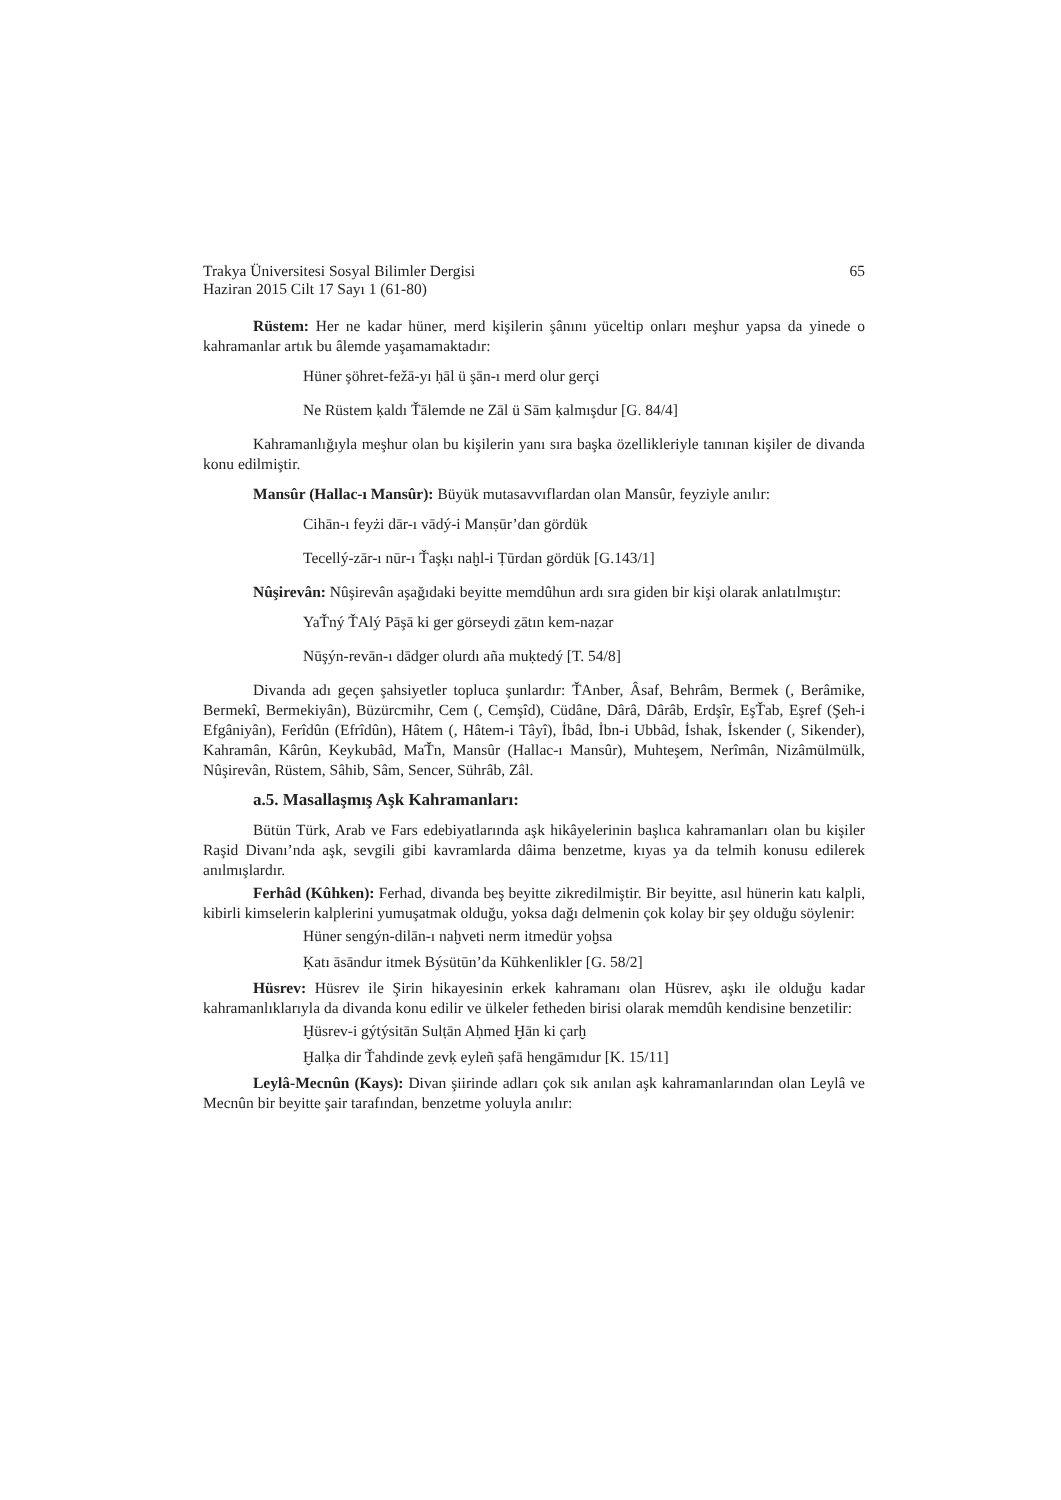Trakya Üniversitesi Sosyal Bilimler Dergisi 65
Haziran 2015 Cilt 17 Sayı 1 (61-80)
Rüstem: Her ne kadar hüner, merd kişilerin şânını yüceltip onları meşhur yapsa da yinede o kahramanlar artık bu âlemde yaşamamaktadır:
Hüner şöhret-fežā-yı ḥāl ü şān-ı merd olur gerçi
Ne Rüstem ḳaldı Ťālemde ne Zāl ü Sām ḳalmışdur [G. 84/4]
Kahramanlığıyla meşhur olan bu kişilerin yanı sıra başka özellikleriyle tanınan kişiler de divanda konu edilmiştir.
Mansûr (Hallac-ı Mansûr): Büyük mutasavvıflardan olan Mansûr, feyziyle anılır:
Cihān-ı feyżi dār-ı vādý-i Manṣūr’dan gördük
Tecellý-zār-ı nūr-ı Ťaşḳı naḫl-i Ṭūrdan gördük [G.143/1]
Nûşirevân: Nûşirevân aşağıdaki beyitte memdûhun ardı sıra giden bir kişi olarak anlatılmıştır:
YaŤný ŤAlý Pāşā ki ger görseydi ẕātın kem-naẓar
Nūşýn-revān-ı dādger olurdı aña muḳtedý [T. 54/8]
Divanda adı geçen şahsiyetler topluca şunlardır: ŤAnber, Âsaf, Behrâm, Bermek (, Berâmike, Bermekî, Bermekiyân), Büzürcmihr, Cem (, Cemşîd), Cüdâne, Dârâ, Dârâb, Erdşîr, EşŤab, Eşref (Şeh-i Efgâniyân), Ferîdûn (Efrîdûn), Hâtem (, Hâtem-i Tâyî), İbâd, İbn-i Ubbâd, İshak, İskender (, Sikender), Kahramân, Kârûn, Keykubâd, MaŤn, Mansûr (Hallac-ı Mansûr), Muhteşem, Nerîmân, Nizâmülmülk, Nûşirevân, Rüstem, Sâhib, Sâm, Sencer, Sührâb, Zâl.
a.5. Masallaşmış Aşk Kahramanları:
Bütün Türk, Arab ve Fars edebiyatlarında aşk hikâyelerinin başlıca kahramanları olan bu kişiler Raşid Divanı’nda aşk, sevgili gibi kavramlarda dâima benzetme, kıyas ya da telmih konusu edilerek anılmışlardır.
Ferhâd (Kûhken): Ferhad, divanda beş beyitte zikredilmiştir. Bir beyitte, asıl hünerin katı kalpli, kibirli kimselerin kalplerini yumuşatmak olduğu, yoksa dağı delmenin çok kolay bir şey olduğu söylenir:
Hüner sengýn-dilān-ı naḫveti nerm itmedür yoḫsa
Ḳatı āsāndur itmek Býsütūn’da Kūhkenlikler [G. 58/2]
Hüsrev: Hüsrev ile Şirin hikayesinin erkek kahramanı olan Hüsrev, aşkı ile olduğu kadar kahramanlıklarıyla da divanda konu edilir ve ülkeler fetheden birisi olarak memdûh kendisine benzetilir:
Ḫüsrev-i gýtýsitān Sulṭān Aḥmed Ḫān ki çarḫ
Ḫalḳa dir Ťahdinde ẕevḳ eyleñ ṣafā hengāmıdur [K. 15/11]
Leylâ-Mecnûn (Kays): Divan şiirinde adları çok sık anılan aşk kahramanlarından olan Leylâ ve Mecnûn bir beyitte şair tarafından, benzetme yoluyla anılır: